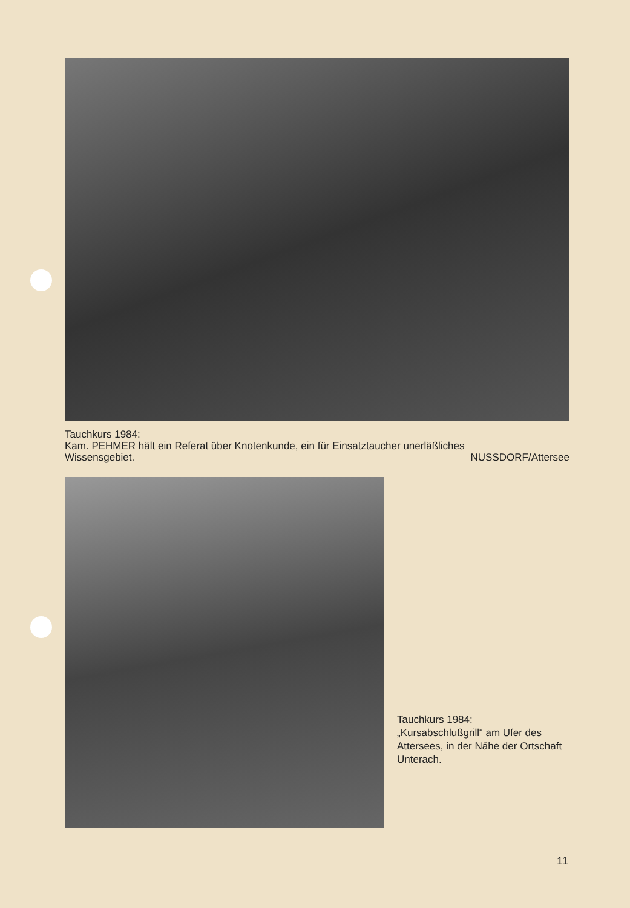Tauchkurs 1984:
Kam. PEHMER hält ein Referat über Knotenkunde, ein für Einsatztaucher unerläßliches
Wissensgebiet. NUSSDORF/Attersee
Tauchkurs 1984:
„Kursabschlußgrill“ am Ufer des Attersees, in der Nähe der Ortschaft Unterach.
11